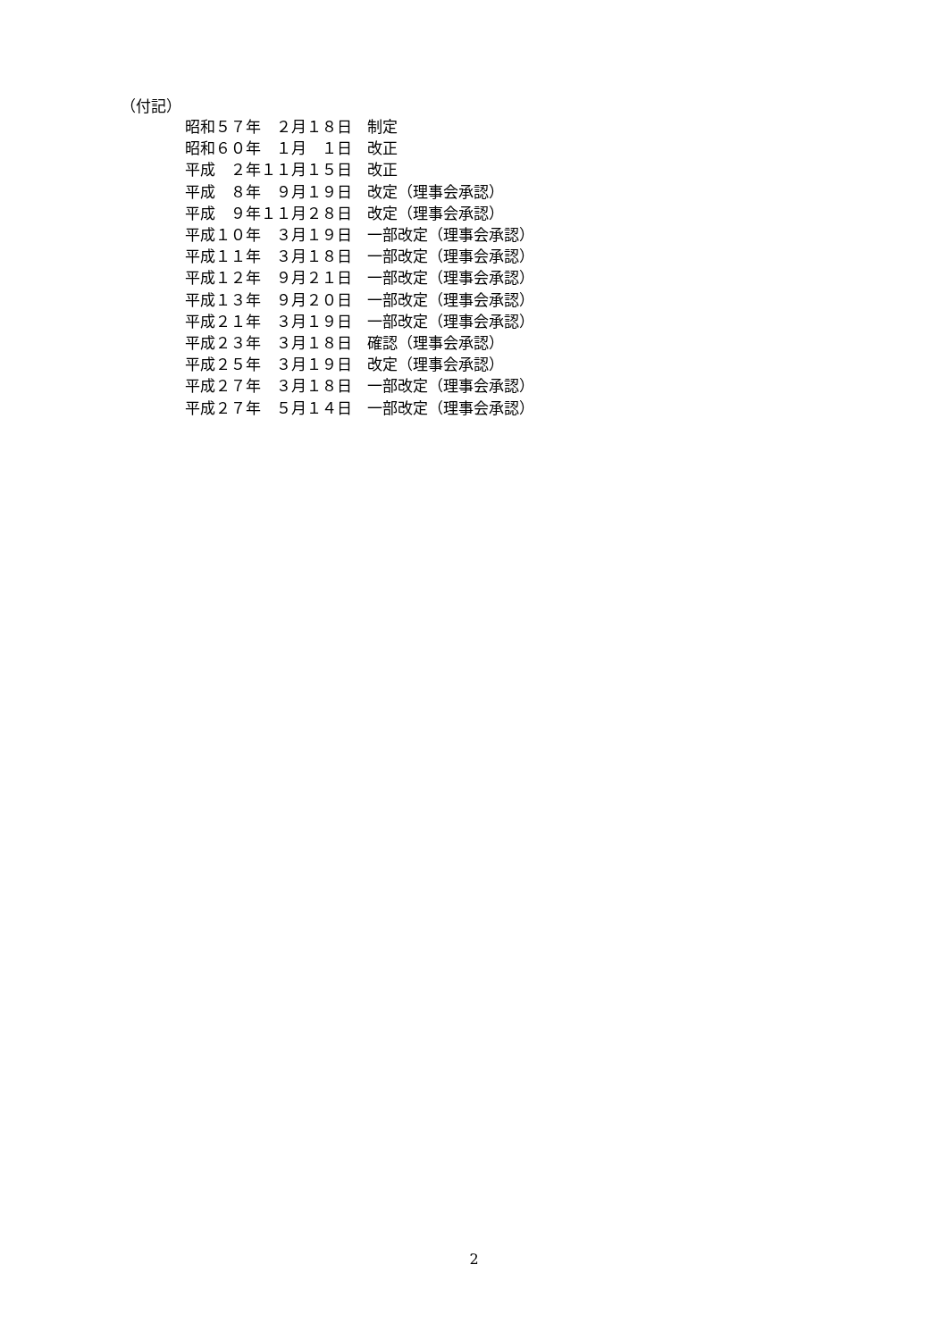（付記）
昭和５７年　２月１８日　制定 昭和６０年　１月　１日　改正 平成　２年１１月１５日　改正 平成　８年　９月１９日　改定（理事会承認） 平成　９年１１月２８日　改定（理事会承認） 平成１０年　３月１９日　一部改定（理事会承認） 平成１１年　３月１８日　一部改定（理事会承認） 平成１２年　９月２１日　一部改定（理事会承認） 平成１３年　９月２０日　一部改定（理事会承認） 平成２１年　３月１９日　一部改定（理事会承認） 平成２３年　３月１８日　確認（理事会承認） 平成２５年　３月１９日　改定（理事会承認） 平成２７年　３月１８日　一部改定（理事会承認） 平成２７年　５月１４日　一部改定（理事会承認）
2